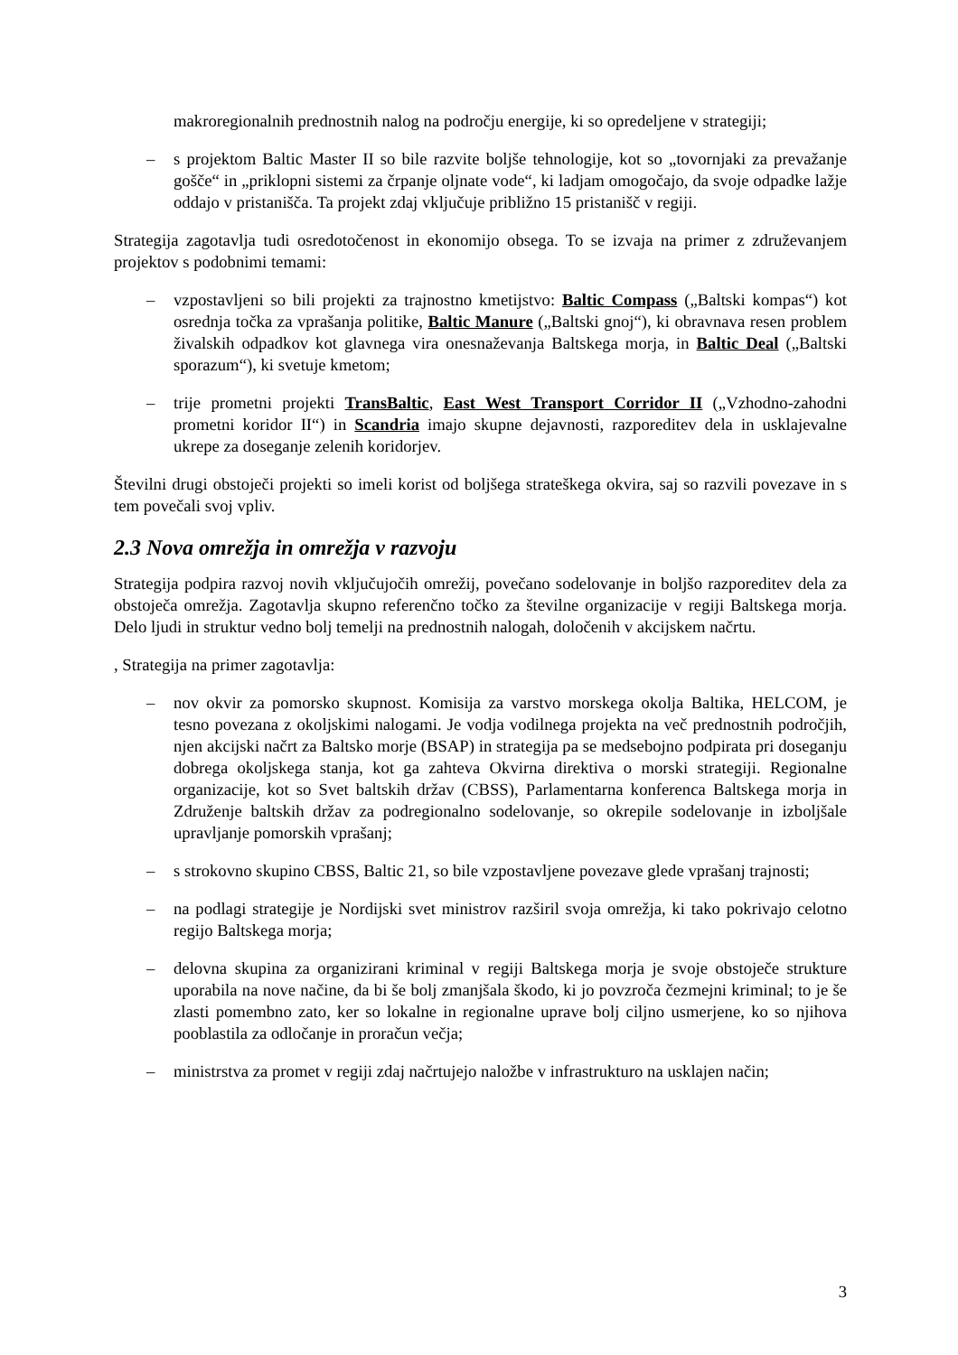makroregionalnih prednostnih nalog na področju energije, ki so opredeljene v strategiji;
– s projektom Baltic Master II so bile razvite boljše tehnologije, kot so „tovornjaki za prevažanje gošče“ in „priklopni sistemi za črpanje oljnate vode“, ki ladjam omogočajo, da svoje odpadke lažje oddajo v pristanišča. Ta projekt zdaj vključuje približno 15 pristanišč v regiji.
Strategija zagotavlja tudi osredotočenost in ekonomijo obsega. To se izvaja na primer z združevanjem projektov s podobnimi temami:
– vzpostavljeni so bili projekti za trajnostno kmetijstvo: Baltic Compass („Baltski kompas“) kot osrednja točka za vprašanja politike, Baltic Manure („Baltski gnoj“), ki obravnava resen problem živalskih odpadkov kot glavnega vira onesnaževanja Baltskega morja, in Baltic Deal („Baltski sporazum“), ki svetuje kmetom;
– trije prometni projekti TransBaltic, East West Transport Corridor II („Vzhodno-zahodni prometni koridor II“) in Scandria imajo skupne dejavnosti, razporeditev dela in usklajevalne ukrepe za doseganje zelenih koridorjev.
Številni drugi obstoječi projekti so imeli korist od boljšega strateškega okvira, saj so razvili povezave in s tem povečali svoj vpliv.
2.3 Nova omrežja in omrežja v razvoju
Strategija podpira razvoj novih vključujočih omrežij, povečano sodelovanje in boljšo razporeditev dela za obstoječa omrežja. Zagotavlja skupno referenčno točko za številne organizacije v regiji Baltskega morja. Delo ljudi in struktur vedno bolj temelji na prednostnih nalogah, določenih v akcijskem načrtu.
, Strategija na primer zagotavlja:
– nov okvir za pomorsko skupnost. Komisija za varstvo morskega okolja Baltika, HELCOM, je tesno povezana z okoljskimi nalogami. Je vodja vodilnega projekta na več prednostnih področjih, njen akcijski načrt za Baltsko morje (BSAP) in strategija pa se medsebojno podpirata pri doseganju dobrega okoljskega stanja, kot ga zahteva Okvirna direktiva o morski strategiji. Regionalne organizacije, kot so Svet baltskih držav (CBSS), Parlamentarna konferenca Baltskega morja in Združenje baltskih držav za podregionalno sodelovanje, so okrepile sodelovanje in izboljšale upravljanje pomorskih vprašanj;
– s strokovno skupino CBSS, Baltic 21, so bile vzpostavljene povezave glede vprašanj trajnosti;
– na podlagi strategije je Nordijski svet ministrov razširil svoja omrežja, ki tako pokrivajo celotno regijo Baltskega morja;
– delovna skupina za organizirani kriminal v regiji Baltskega morja je svoje obstoječe strukture uporabila na nove načine, da bi še bolj zmanjšala škodo, ki jo povzroča čezmejni kriminal; to je še zlasti pomembno zato, ker so lokalne in regionalne uprave bolj ciljno usmerjene, ko so njihova pooblastila za odločanje in proračun večja;
– ministrstva za promet v regiji zdaj načrtujejo naložbe v infrastrukturo na usklajen način;
3